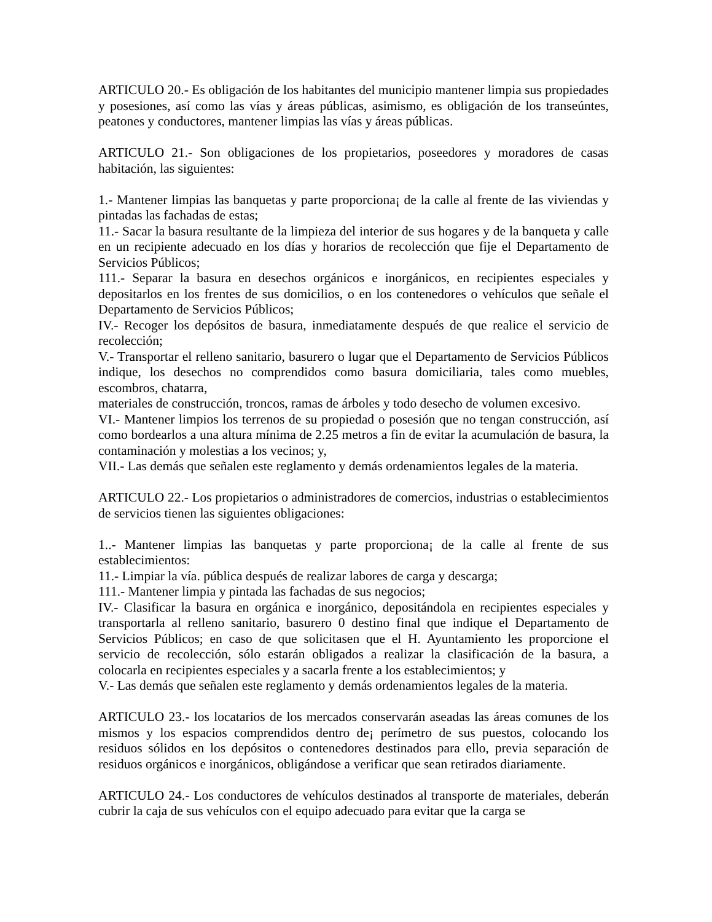ARTICULO 20.- Es obligación de los habitantes del municipio mantener limpia sus propiedades y posesiones, así como las vías y áreas públicas, asimismo, es obligación de los transeúntes, peatones y conductores, mantener limpias las vías y áreas públicas.
ARTICULO 21.- Son obligaciones de los propietarios, poseedores y moradores de casas habitación, las siguientes:
1.- Mantener limpias las banquetas y parte proporciona¡ de la calle al frente de las viviendas y pintadas las fachadas de estas;
11.- Sacar la basura resultante de la limpieza del interior de sus hogares y de la banqueta y calle en un recipiente adecuado en los días y horarios de recolección que fije el Departamento de Servicios Públicos;
111.- Separar la basura en desechos orgánicos e inorgánicos, en recipientes especiales y depositarlos en los frentes de sus domicilios, o en los contenedores o vehículos que señale el Departamento de Servicios Públicos;
IV.- Recoger los depósitos de basura, inmediatamente después de que realice el servicio de recolección;
V.- Transportar el relleno sanitario, basurero o lugar que el Departamento de Servicios Públicos indique, los desechos no comprendidos como basura domiciliaria, tales como muebles, escombros, chatarra,
materiales de construcción, troncos, ramas de árboles y todo desecho de volumen excesivo.
VI.- Mantener limpios los terrenos de su propiedad o posesión que no tengan construcción, así como bordearlos a una altura mínima de 2.25 metros a fin de evitar la acumulación de basura, la contaminación y molestias a los vecinos; y,
VII.- Las demás que señalen este reglamento y demás ordenamientos legales de la materia.
ARTICULO 22.- Los propietarios o administradores de comercios, industrias o establecimientos de servicios tienen las siguientes obligaciones:
1..- Mantener limpias las banquetas y parte proporciona¡ de la calle al frente de sus establecimientos:
11.- Limpiar la vía. pública después de realizar labores de carga y descarga;
111.- Mantener limpia y pintada las fachadas de sus negocios;
IV.- Clasificar la basura en orgánica e inorgánico, depositándola en recipientes especiales y transportarla al relleno sanitario, basurero 0 destino final que indique el Departamento de Servicios Públicos; en caso de que solicitasen que el H. Ayuntamiento les proporcione el servicio de recolección, sólo estarán obligados a realizar la clasificación de la basura, a colocarla en recipientes especiales y a sacarla frente a los establecimientos; y
V.- Las demás que señalen este reglamento y demás ordenamientos legales de la materia.
ARTICULO 23.- los locatarios de los mercados conservarán aseadas las áreas comunes de los mismos y los espacios comprendidos dentro de¡ perímetro de sus puestos, colocando los residuos sólidos en los depósitos o contenedores destinados para ello, previa separación de residuos orgánicos e inorgánicos, obligándose a verificar que sean retirados diariamente.
ARTICULO 24.- Los conductores de vehículos destinados al transporte de materiales, deberán cubrir la caja de sus vehículos con el equipo adecuado para evitar que la carga se